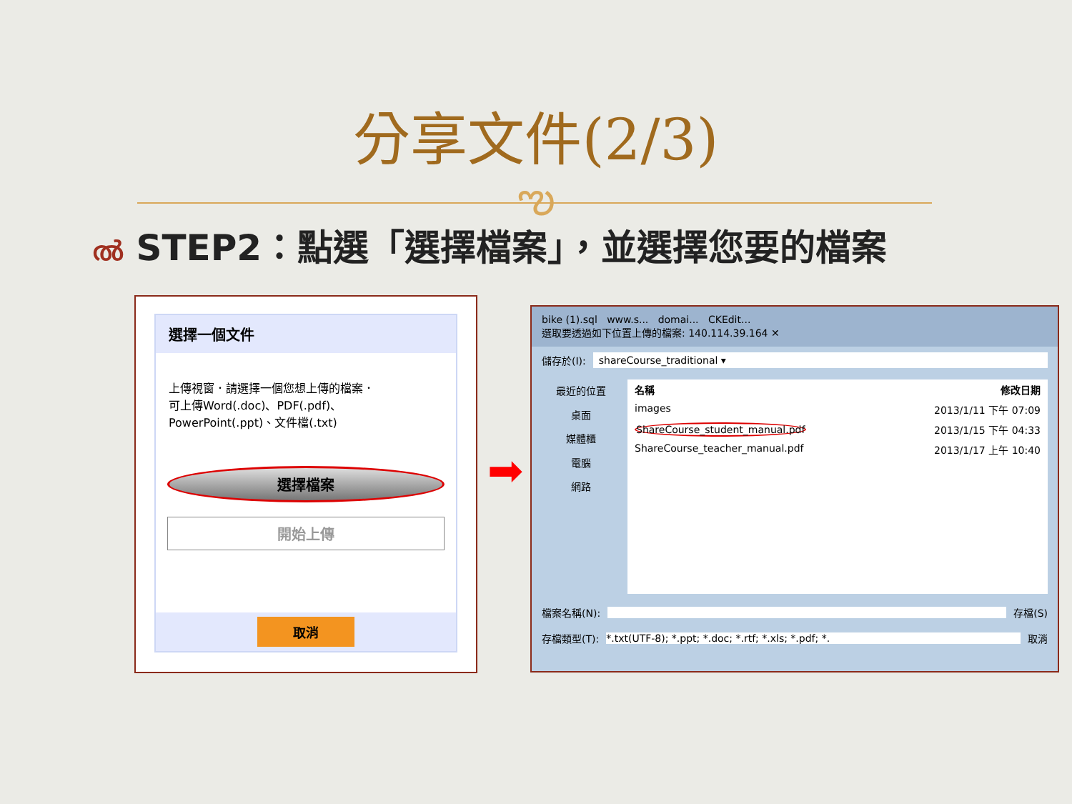分享文件(2/3)
ఌ
ൽ STEP2：點選「選擇檔案」，並選擇您要的檔案
選擇一個文件
上傳視窗．請選擇一個您想上傳的檔案．
可上傳Word(.doc)、PDF(.pdf)、
PowerPoint(.ppt)、文件檔(.txt)
選擇檔案
開始上傳
取消
➡
bike (1).sql www.s... domai... CKEdit...
選取要透過如下位置上傳的檔案: 140.114.39.164 ✕
儲存於(I): shareCourse_traditional ▾
最近的位置
桌面
媒體櫃
電腦
網路
名稱 修改日期
images 2013/1/11 下午 07:09
ShareCourse_student_manual.pdf 2013/1/15 下午 04:33
ShareCourse_teacher_manual.pdf 2013/1/17 上午 10:40
檔案名稱(N): 存檔(S)
存檔類型(T): *.txt(UTF-8); *.ppt; *.doc; *.rtf; *.xls; *.pdf; *. 取消